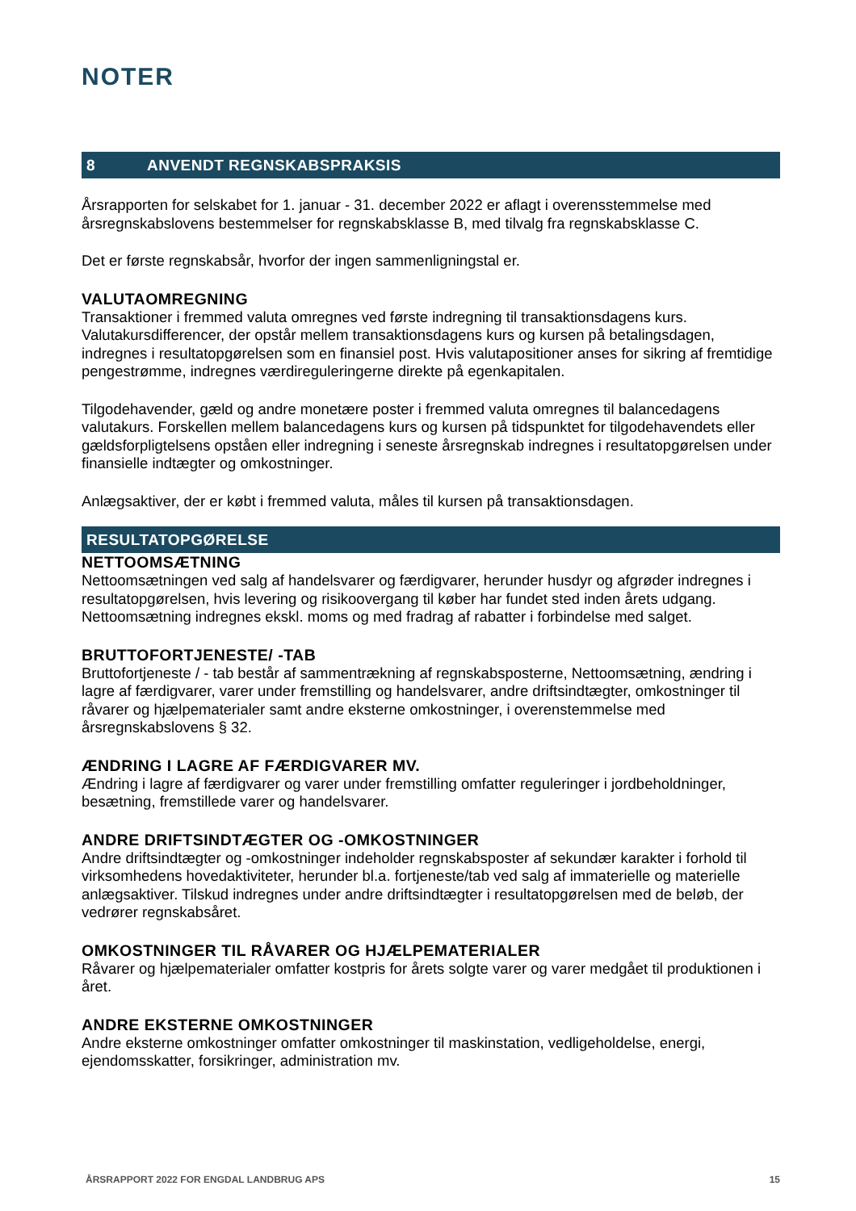NOTER
8 ANVENDT REGNSKABSPRAKSIS
Årsrapporten for selskabet for 1. januar - 31. december 2022 er aflagt i overensstemmelse med årsregnskabslovens bestemmelser for regnskabsklasse B, med tilvalg fra regnskabsklasse C.
Det er første regnskabsår, hvorfor der ingen sammenligningstal er.
VALUTAOMREGNING
Transaktioner i fremmed valuta omregnes ved første indregning til transaktionsdagens kurs. Valutakursdifferencer, der opstår mellem transaktionsdagens kurs og kursen på betalingsdagen, indregnes i resultatopgørelsen som en finansiel post. Hvis valutapositioner anses for sikring af fremtidige pengestrømme, indregnes værdireguleringerne direkte på egenkapitalen.
Tilgodehavender, gæld og andre monetære poster i fremmed valuta omregnes til balancedagens valutakurs. Forskellen mellem balancedagens kurs og kursen på tidspunktet for tilgodehavendets eller gældsforpligtelsens opståen eller indregning i seneste årsregnskab indregnes i resultatopgørelsen under finansielle indtægter og omkostninger.
Anlægsaktiver, der er købt i fremmed valuta, måles til kursen på transaktionsdagen.
RESULTATOPGØRELSE
NETTOOMSÆTNING
Nettoomsætningen ved salg af handelsvarer og færdigvarer, herunder husdyr og afgrøder indregnes i resultatopgørelsen, hvis levering og risikoovergang til køber har fundet sted inden årets udgang. Nettoomsætning indregnes ekskl. moms og med fradrag af rabatter i forbindelse med salget.
BRUTTOFORTJENESTE/ -TAB
Bruttofortjeneste / - tab består af sammentrækning af regnskabsposterne, Nettoomsætning, ændring i lagre af færdigvarer, varer under fremstilling og handelsvarer, andre driftsindtægter, omkostninger til råvarer og hjælpematerialer samt andre eksterne omkostninger, i overenstemmelse med årsregnskabslovens § 32.
ÆNDRING I LAGRE AF FÆRDIGVARER MV.
Ændring i lagre af færdigvarer og varer under fremstilling omfatter reguleringer i jordbeholdninger, besætning, fremstillede varer og handelsvarer.
ANDRE DRIFTSINDTÆGTER OG -OMKOSTNINGER
Andre driftsindtægter og -omkostninger indeholder regnskabsposter af sekundær karakter i forhold til virksomhedens hovedaktiviteter, herunder bl.a. fortjeneste/tab ved salg af immaterielle og materielle anlægsaktiver. Tilskud indregnes under andre driftsindtægter i resultatopgørelsen med de beløb, der vedrører regnskabsåret.
OMKOSTNINGER TIL RÅVARER OG HJÆLPEMATERIALER
Råvarer og hjælpematerialer omfatter kostpris for årets solgte varer og varer medgået til produktionen i året.
ANDRE EKSTERNE OMKOSTNINGER
Andre eksterne omkostninger omfatter omkostninger til maskinstation, vedligeholdelse, energi, ejendomsskatter, forsikringer, administration mv.
ÅRSRAPPORT 2022 FOR ENGDAL LANDBRUG APS 15